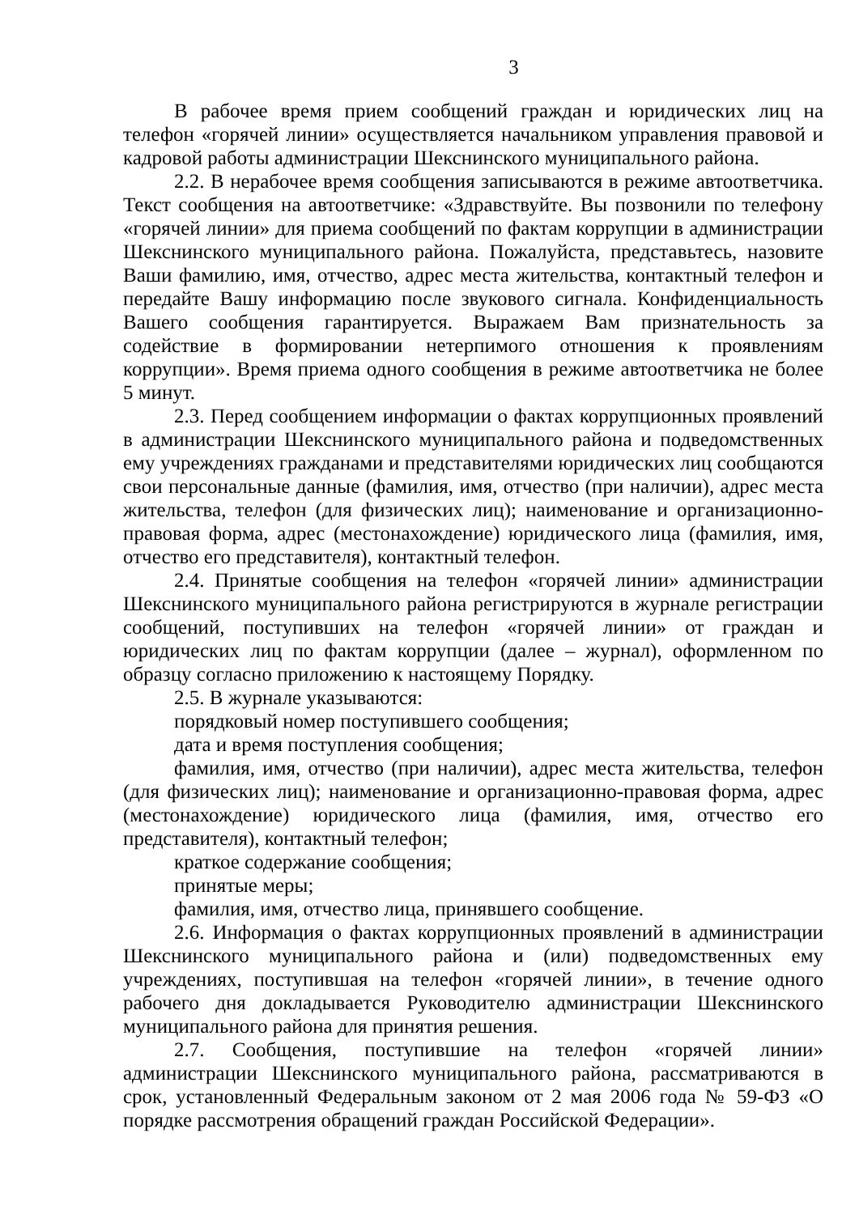3
В рабочее время прием сообщений граждан и юридических лиц на телефон «горячей линии» осуществляется начальником управления правовой и кадровой работы администрации Шекснинского муниципального района.
2.2. В нерабочее время сообщения записываются в режиме автоответчика. Текст сообщения на автоответчике: «Здравствуйте. Вы позвонили по телефону «горячей линии» для приема сообщений по фактам коррупции в администрации Шекснинского муниципального района. Пожалуйста, представьтесь, назовите Ваши фамилию, имя, отчество, адрес места жительства, контактный телефон и передайте Вашу информацию после звукового сигнала. Конфиденциальность Вашего сообщения гарантируется. Выражаем Вам признательность за содействие в формировании нетерпимого отношения к проявлениям коррупции». Время приема одного сообщения в режиме автоответчика не более 5 минут.
2.3. Перед сообщением информации о фактах коррупционных проявлений в администрации Шекснинского муниципального района и подведомственных ему учреждениях гражданами и представителями юридических лиц сообщаются свои персональные данные (фамилия, имя, отчество (при наличии), адрес места жительства, телефон (для физических лиц); наименование и организационно-правовая форма, адрес (местонахождение) юридического лица (фамилия, имя, отчество его представителя), контактный телефон.
2.4. Принятые сообщения на телефон «горячей линии» администрации Шекснинского муниципального района регистрируются в журнале регистрации сообщений, поступивших на телефон «горячей линии» от граждан и юридических лиц по фактам коррупции (далее – журнал), оформленном по образцу согласно приложению к настоящему Порядку.
2.5. В журнале указываются:
порядковый номер поступившего сообщения;
дата и время поступления сообщения;
фамилия, имя, отчество (при наличии), адрес места жительства, телефон (для физических лиц); наименование и организационно-правовая форма, адрес (местонахождение) юридического лица (фамилия, имя, отчество его представителя), контактный телефон;
краткое содержание сообщения;
принятые меры;
фамилия, имя, отчество лица, принявшего сообщение.
2.6. Информация о фактах коррупционных проявлений в администрации Шекснинского муниципального района и (или) подведомственных ему учреждениях, поступившая на телефон «горячей линии», в течение одного рабочего дня докладывается Руководителю администрации Шекснинского муниципального района для принятия решения.
2.7. Сообщения, поступившие на телефон «горячей линии» администрации Шекснинского муниципального района, рассматриваются в срок, установленный Федеральным законом от 2 мая 2006 года № 59-ФЗ «О порядке рассмотрения обращений граждан Российской Федерации».